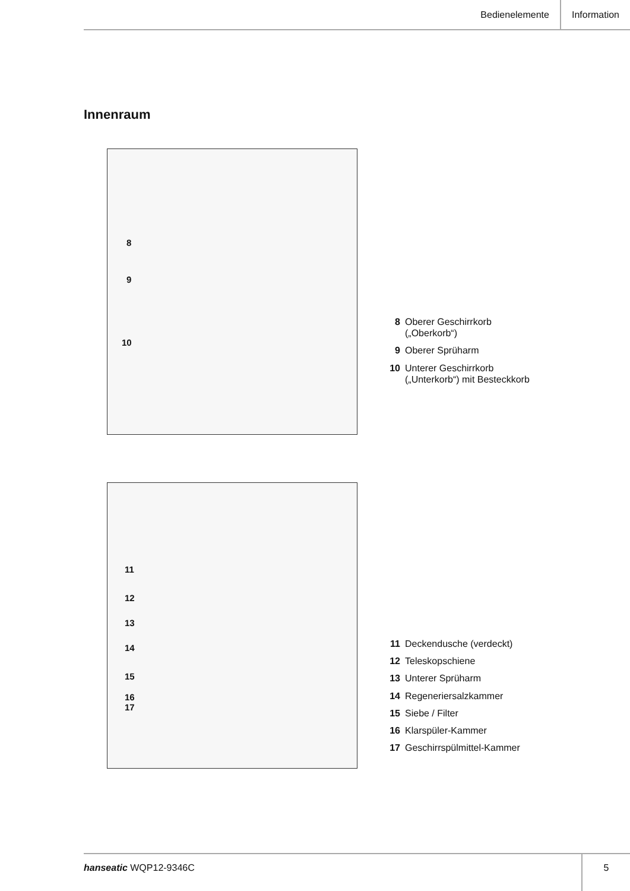Bedienelemente Information
Innenraum
8
9
10
8 Oberer Geschirrkorb
(„Oberkorb“)
9 Oberer Sprüharm
10 Unterer Geschirrkorb
(„Unterkorb“) mit Besteckkorb
11
12
13
14
15
16
17
11 Deckendusche (verdeckt)
12 Teleskopschiene
13 Unterer Sprüharm
14 Regeneriersalzkammer
15 Siebe / Filter
16 Klarspüler-Kammer
17 Geschirrspülmittel-Kammer
hanseatic WQP12-9346C 5